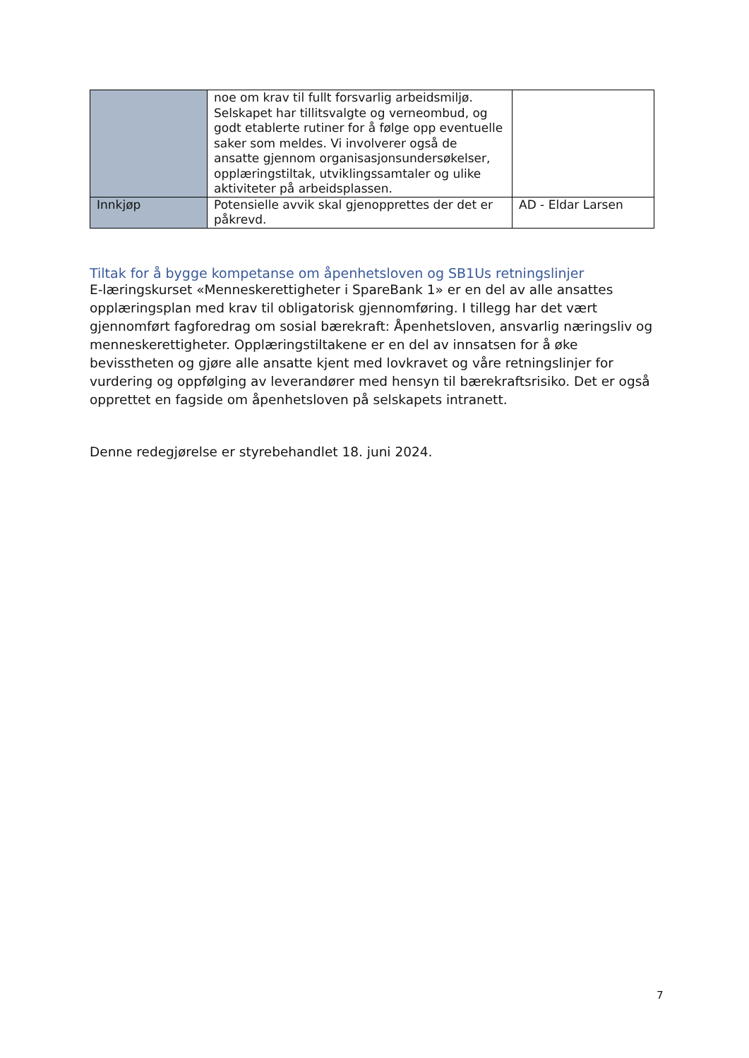| | noe om krav til fullt forsvarlig arbeidsmiljø. Selskapet har tillitsvalgte og verneombud, og godt etablerte rutiner for å følge opp eventuelle saker som meldes. Vi involverer også de ansatte gjennom organisasjonsundersøkelser, opplæringstiltak, utviklingssamtaler og ulike aktiviteter på arbeidsplassen. | |
| Innkjøp | Potensielle avvik skal gjenopprettes der det er påkrevd. | AD - Eldar Larsen |
Tiltak for å bygge kompetanse om åpenhetsloven og SB1Us retningslinjer
E-læringskurset «Menneskerettigheter i SpareBank 1» er en del av alle ansattes opplæringsplan med krav til obligatorisk gjennomføring. I tillegg har det vært gjennomført fagforedrag om sosial bærekraft: Åpenhetsloven, ansvarlig næringsliv og menneskerettigheter. Opplæringstiltakene er en del av innsatsen for å øke bevisstheten og gjøre alle ansatte kjent med lovkravet og våre retningslinjer for vurdering og oppfølging av leverandører med hensyn til bærekraftsrisiko. Det er også opprettet en fagside om åpenhetsloven på selskapets intranett.
Denne redegjørelse er styrebehandlet 18. juni 2024.
7